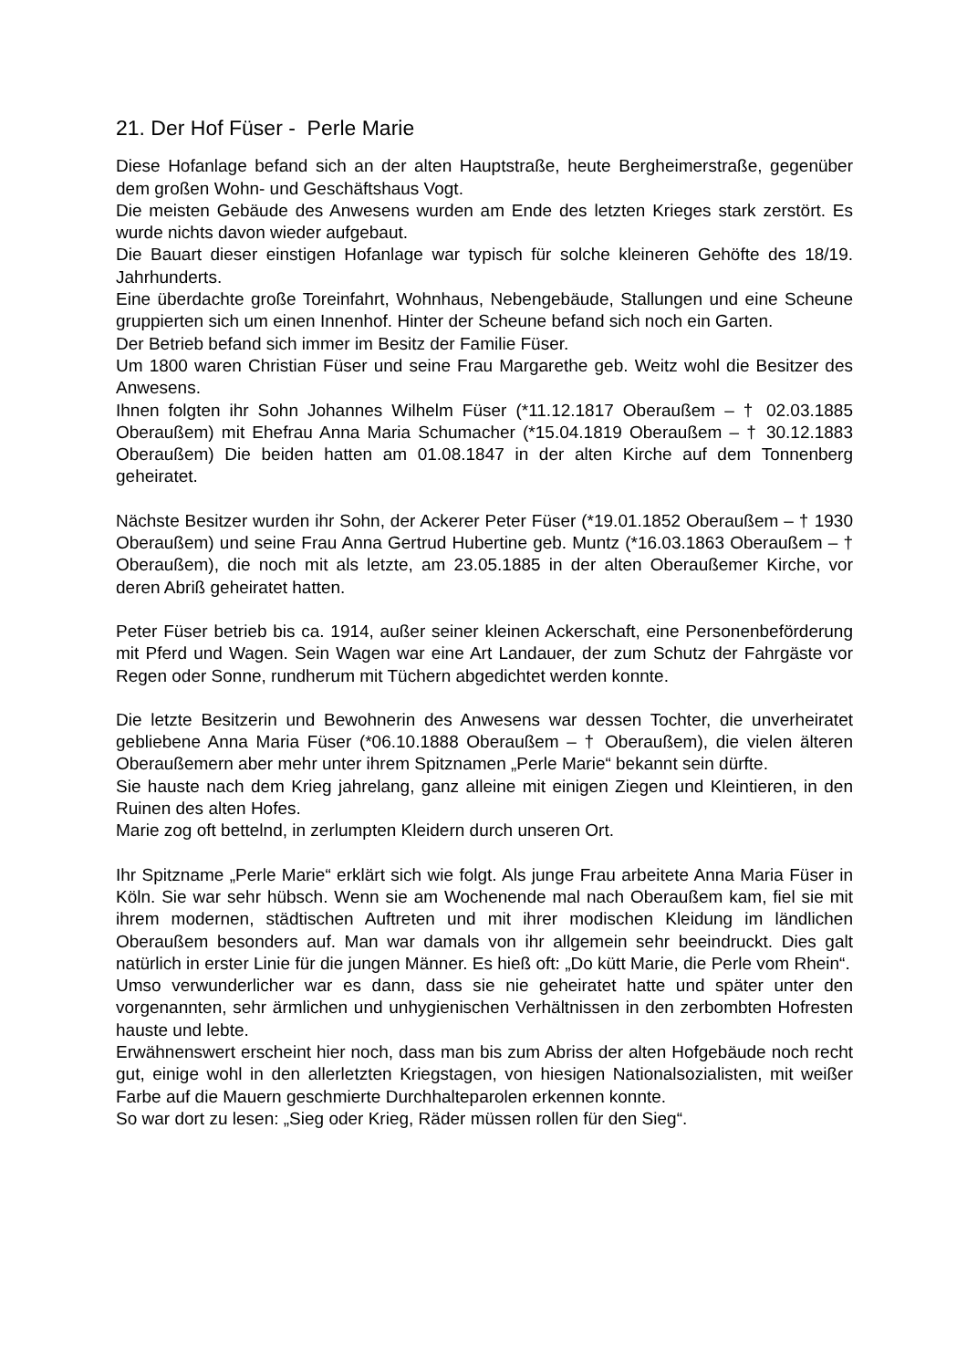21. Der Hof Füser - Perle Marie
Diese Hofanlage befand sich an der alten Hauptstraße, heute Bergheimerstraße, gegenüber dem großen Wohn- und Geschäftshaus Vogt.
Die meisten Gebäude des Anwesens wurden am Ende des letzten Krieges stark zerstört. Es wurde nichts davon wieder aufgebaut.
Die Bauart dieser einstigen Hofanlage war typisch für solche kleineren Gehöfte des 18/19. Jahrhunderts.
Eine überdachte große Toreinfahrt, Wohnhaus, Nebengebäude, Stallungen und eine Scheune gruppierten sich um einen Innenhof. Hinter der Scheune befand sich noch ein Garten.
Der Betrieb befand sich immer im Besitz der Familie Füser.
Um 1800 waren Christian Füser und seine Frau Margarethe geb. Weitz wohl die Besitzer des Anwesens.
Ihnen folgten ihr Sohn Johannes Wilhelm Füser (*11.12.1817 Oberaußem – † 02.03.1885 Oberaußem) mit Ehefrau Anna Maria Schumacher (*15.04.1819 Oberaußem – † 30.12.1883 Oberaußem) Die beiden hatten am 01.08.1847 in der alten Kirche auf dem Tonnenberg geheiratet.
Nächste Besitzer wurden ihr Sohn, der Ackerer Peter Füser (*19.01.1852 Oberaußem – † 1930 Oberaußem) und seine Frau Anna Gertrud Hubertine geb. Muntz (*16.03.1863 Oberaußem – † Oberaußem), die noch mit als letzte, am 23.05.1885 in der alten Oberaußemer Kirche, vor deren Abriß geheiratet hatten.
Peter Füser betrieb bis ca. 1914, außer seiner kleinen Ackerschaft, eine Personenbeförderung mit Pferd und Wagen. Sein Wagen war eine Art Landauer, der zum Schutz der Fahrgäste vor Regen oder Sonne, rundherum mit Tüchern abgedichtet werden konnte.
Die letzte Besitzerin und Bewohnerin des Anwesens war dessen Tochter, die unverheiratet gebliebene Anna Maria Füser (*06.10.1888 Oberaußem – † Oberaußem), die vielen älteren Oberaußemern aber mehr unter ihrem Spitznamen „Perle Marie“ bekannt sein dürfte.
Sie hauste nach dem Krieg jahrelang, ganz alleine mit einigen Ziegen und Kleintieren, in den Ruinen des alten Hofes.
Marie zog oft bettelnd, in zerlumpten Kleidern durch unseren Ort.
Ihr Spitzname „Perle Marie“ erklärt sich wie folgt. Als junge Frau arbeitete Anna Maria Füser in Köln. Sie war sehr hübsch. Wenn sie am Wochenende mal nach Oberaußem kam, fiel sie mit ihrem modernen, städtischen Auftreten und mit ihrer modischen Kleidung im ländlichen Oberaußem besonders auf. Man war damals von ihr allgemein sehr beeindruckt. Dies galt natürlich in erster Linie für die jungen Männer. Es hieß oft: „Do kütt Marie, die Perle vom Rhein“.
Umso verwunderlicher war es dann, dass sie nie geheiratet hatte und später unter den vorgenannten, sehr ärmlichen und unhygienischen Verhältnissen in den zerbombten Hofresten hauste und lebte.
Erwähnenswert erscheint hier noch, dass man bis zum Abriss der alten Hofgebäude noch recht gut, einige wohl in den allerletzten Kriegstagen, von hiesigen Nationalsozialisten, mit weißer Farbe auf die Mauern geschmierte Durchhalteparolen erkennen konnte.
So war dort zu lesen: „Sieg oder Krieg, Räder müssen rollen für den Sieg“.